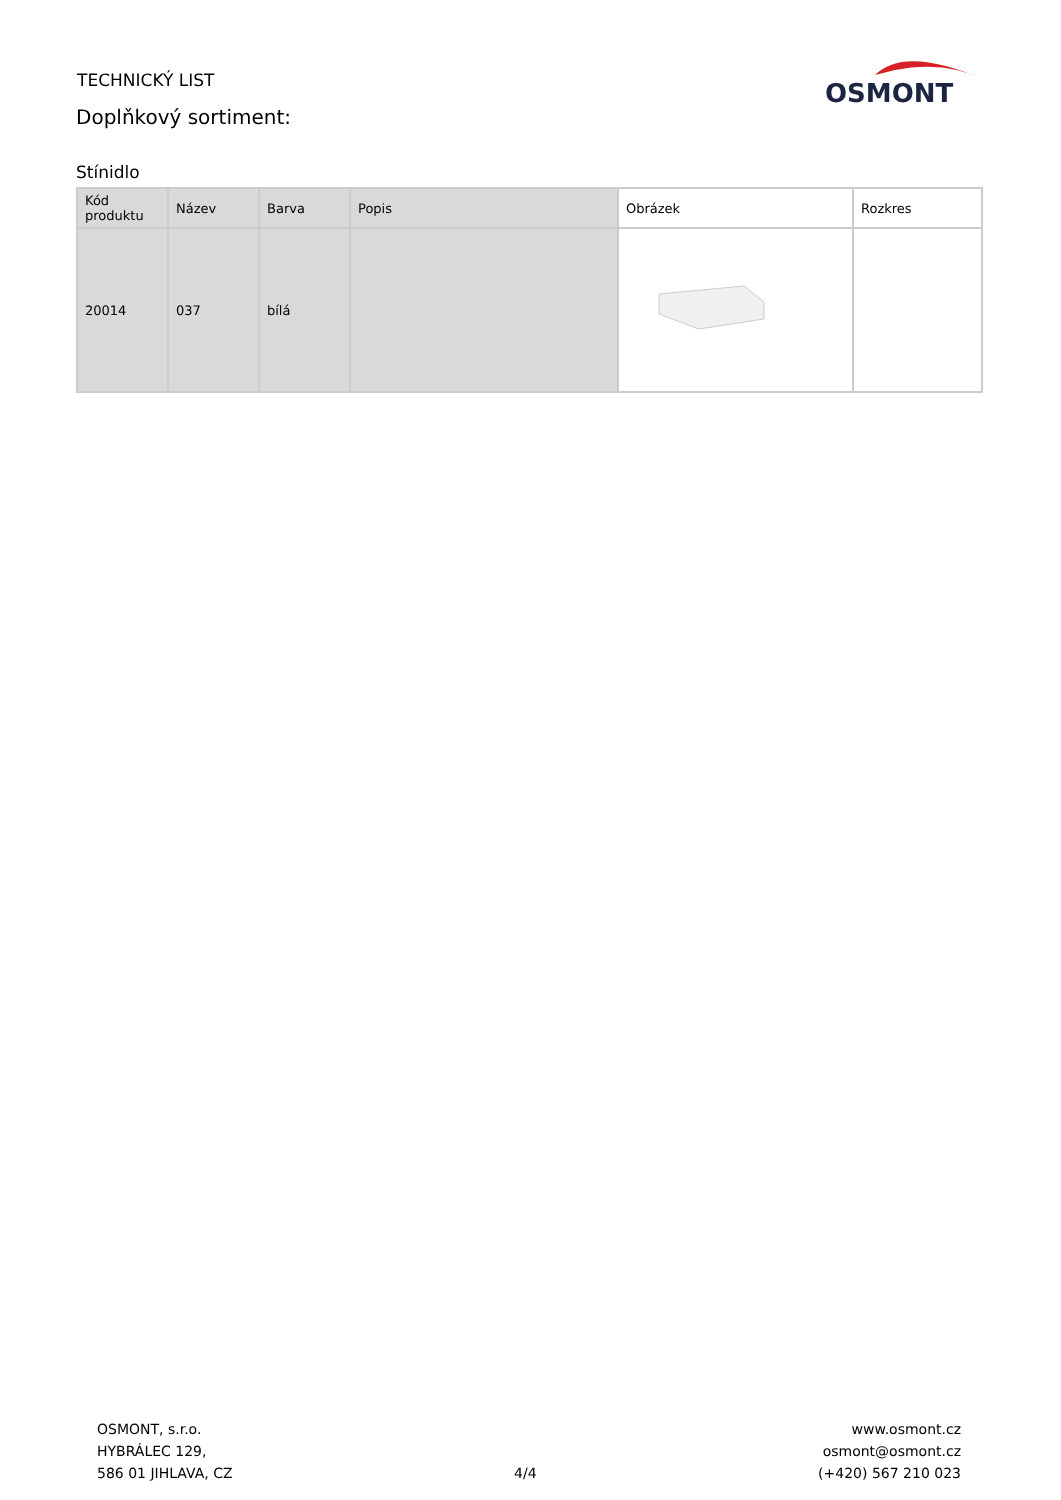TECHNICKÝ LIST
Doplňkový sortiment:
OSMONT
Stínidlo
| Kód produktu | Název | Barva | Popis | Obrázek | Rozkres |
| --- | --- | --- | --- | --- | --- |
| 20014 | 037 | bílá | | | |
OSMONT, s.r.o.
HYBRÁLEC 129,
586 01 JIHLAVA, CZ
4/4 www.osmont.cz
osmont@osmont.cz
(+420) 567 210 023